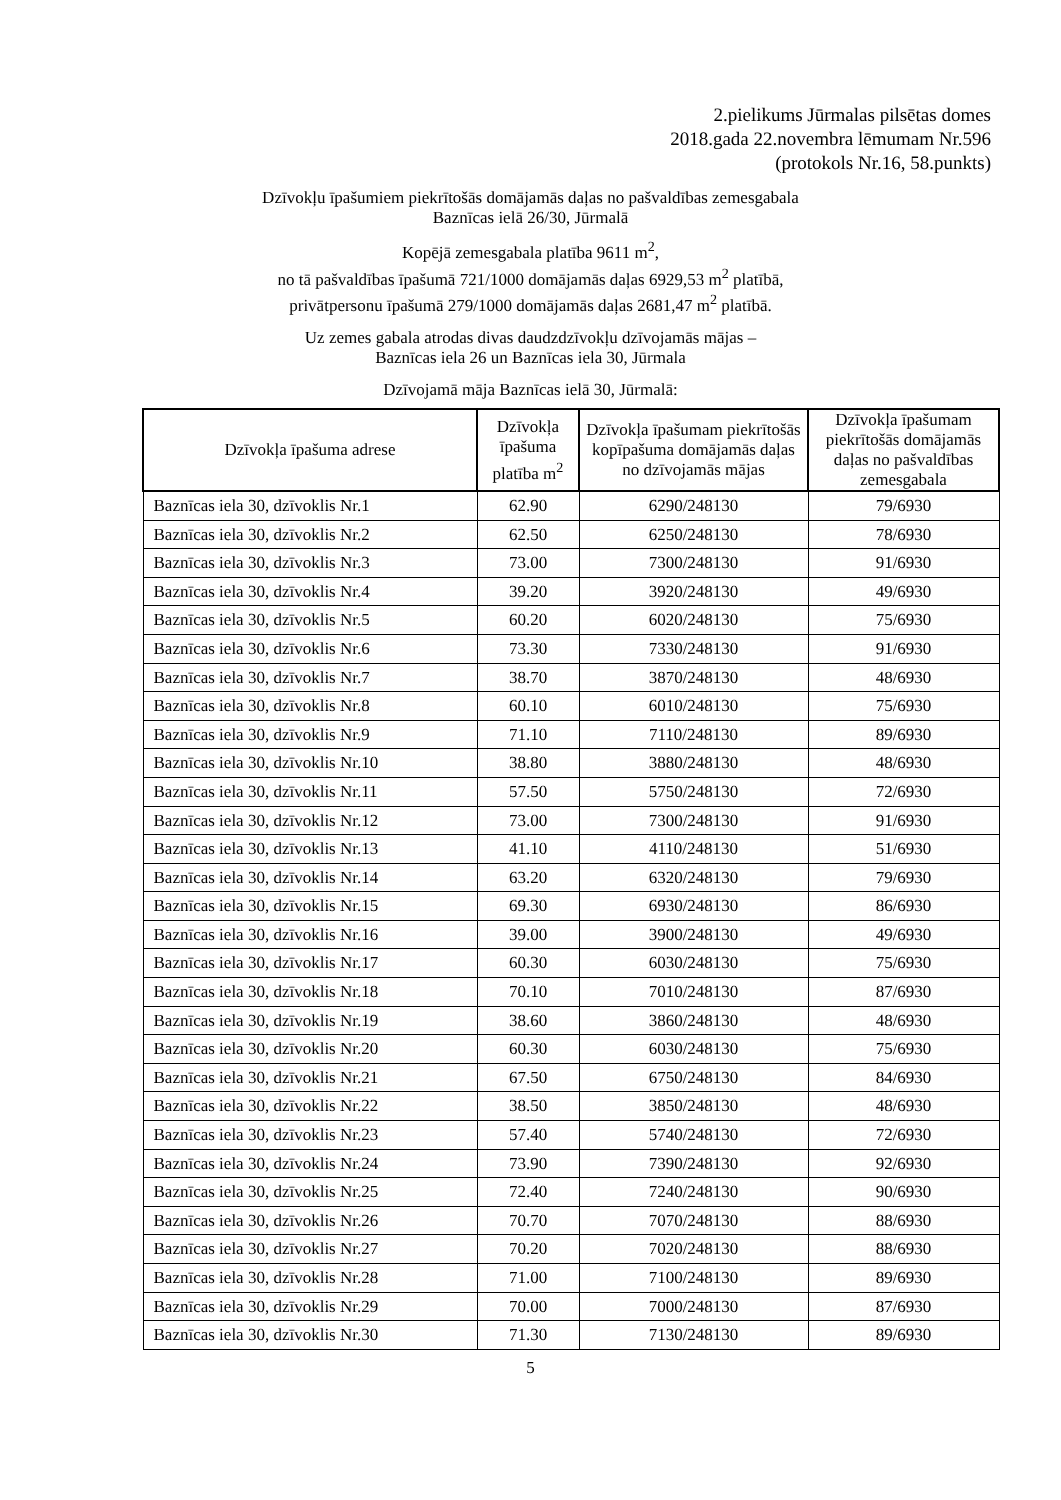2.pielikums Jūrmalas pilsētas domes
2018.gada 22.novembra lēmumam Nr.596
(protokols Nr.16, 58.punkts)
Dzīvokļu īpašumiem piekrītošās domājamās daļas no pašvaldības zemesgabala
Baznīcas ielā 26/30, Jūrmalā
Kopējā zemesgabala platība 9611 m<sup>2</sup>,
no tā pašvaldības īpašumā 721/1000 domājamās daļas 6929,53 m<sup>2</sup> platībā,
privātpersonu īpašumā 279/1000 domājamās daļas 2681,47 m<sup>2</sup> platībā.
Uz zemes gabala atrodas divas daudzdzīvokļu dzīvojamās mājas –
Baznīcas iela 26 un Baznīcas iela 30, Jūrmala
Dzīvojamā māja Baznīcas ielā 30, Jūrmalā:
| Dzīvokļa īpašuma adrese | Dzīvokļa īpašuma platība m<sup>2</sup> | Dzīvokļa īpašumam piekrītošās kopīpašuma domājamās daļas no dzīvojamās mājas | Dzīvokļa īpašumam piekrītošās domājamās daļas no pašvaldības zemesgabala |
| --- | --- | --- | --- |
| Baznīcas iela 30, dzīvoklis Nr.1 | 62.90 | 6290/248130 | 79/6930 |
| Baznīcas iela 30, dzīvoklis Nr.2 | 62.50 | 6250/248130 | 78/6930 |
| Baznīcas iela 30, dzīvoklis Nr.3 | 73.00 | 7300/248130 | 91/6930 |
| Baznīcas iela 30, dzīvoklis Nr.4 | 39.20 | 3920/248130 | 49/6930 |
| Baznīcas iela 30, dzīvoklis Nr.5 | 60.20 | 6020/248130 | 75/6930 |
| Baznīcas iela 30, dzīvoklis Nr.6 | 73.30 | 7330/248130 | 91/6930 |
| Baznīcas iela 30, dzīvoklis Nr.7 | 38.70 | 3870/248130 | 48/6930 |
| Baznīcas iela 30, dzīvoklis Nr.8 | 60.10 | 6010/248130 | 75/6930 |
| Baznīcas iela 30, dzīvoklis Nr.9 | 71.10 | 7110/248130 | 89/6930 |
| Baznīcas iela 30, dzīvoklis Nr.10 | 38.80 | 3880/248130 | 48/6930 |
| Baznīcas iela 30, dzīvoklis Nr.11 | 57.50 | 5750/248130 | 72/6930 |
| Baznīcas iela 30, dzīvoklis Nr.12 | 73.00 | 7300/248130 | 91/6930 |
| Baznīcas iela 30, dzīvoklis Nr.13 | 41.10 | 4110/248130 | 51/6930 |
| Baznīcas iela 30, dzīvoklis Nr.14 | 63.20 | 6320/248130 | 79/6930 |
| Baznīcas iela 30, dzīvoklis Nr.15 | 69.30 | 6930/248130 | 86/6930 |
| Baznīcas iela 30, dzīvoklis Nr.16 | 39.00 | 3900/248130 | 49/6930 |
| Baznīcas iela 30, dzīvoklis Nr.17 | 60.30 | 6030/248130 | 75/6930 |
| Baznīcas iela 30, dzīvoklis Nr.18 | 70.10 | 7010/248130 | 87/6930 |
| Baznīcas iela 30, dzīvoklis Nr.19 | 38.60 | 3860/248130 | 48/6930 |
| Baznīcas iela 30, dzīvoklis Nr.20 | 60.30 | 6030/248130 | 75/6930 |
| Baznīcas iela 30, dzīvoklis Nr.21 | 67.50 | 6750/248130 | 84/6930 |
| Baznīcas iela 30, dzīvoklis Nr.22 | 38.50 | 3850/248130 | 48/6930 |
| Baznīcas iela 30, dzīvoklis Nr.23 | 57.40 | 5740/248130 | 72/6930 |
| Baznīcas iela 30, dzīvoklis Nr.24 | 73.90 | 7390/248130 | 92/6930 |
| Baznīcas iela 30, dzīvoklis Nr.25 | 72.40 | 7240/248130 | 90/6930 |
| Baznīcas iela 30, dzīvoklis Nr.26 | 70.70 | 7070/248130 | 88/6930 |
| Baznīcas iela 30, dzīvoklis Nr.27 | 70.20 | 7020/248130 | 88/6930 |
| Baznīcas iela 30, dzīvoklis Nr.28 | 71.00 | 7100/248130 | 89/6930 |
| Baznīcas iela 30, dzīvoklis Nr.29 | 70.00 | 7000/248130 | 87/6930 |
| Baznīcas iela 30, dzīvoklis Nr.30 | 71.30 | 7130/248130 | 89/6930 |
5